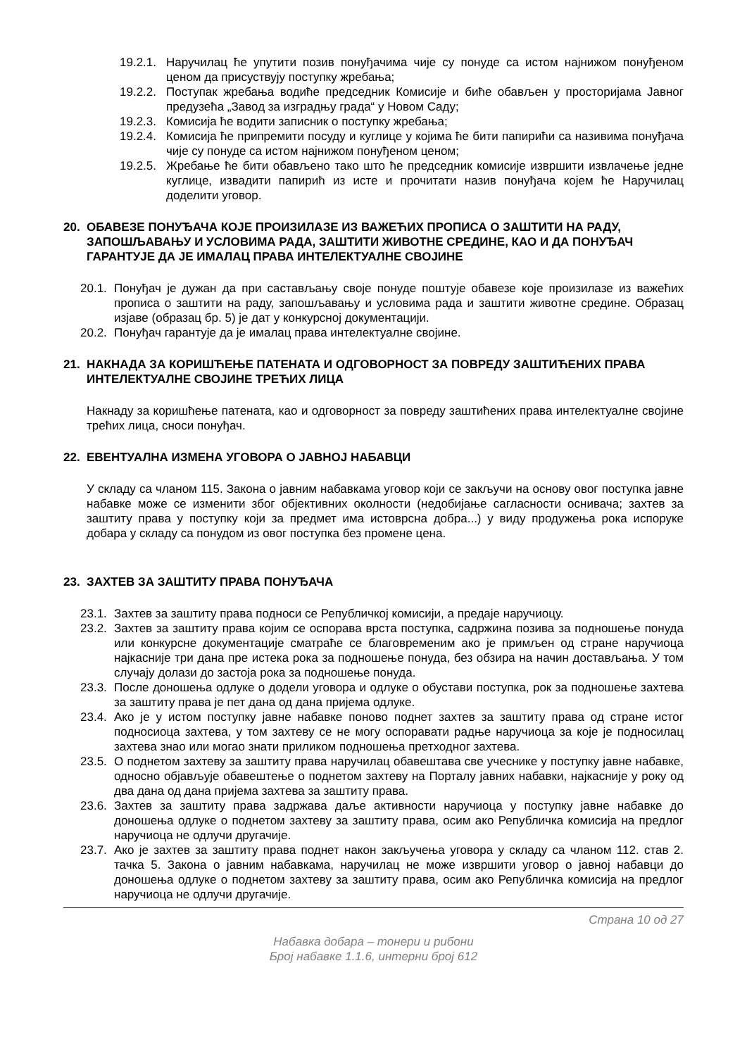19.2.1. Наручилац ће упутити позив понуђачима чије су понуде са истом најнижом понуђеном ценом да присуствују поступку жребања;
19.2.2. Поступак жребања водиће председник Комисије и биће обављен у просторијама Јавног предузећа „Завод за изградњу града“ у Новом Саду;
19.2.3. Комисија ће водити записник о поступку жребања;
19.2.4. Комисија ће припремити посуду и куглице у којима ће бити папирићи са називима понуђача чије су понуде са истом најнижом понуђеном ценом;
19.2.5. Жребање ће бити обављено тако што ће председник комисије извршити извлачење једне куглице, извадити папирић из исте и прочитати назив понуђача којем ће Наручилац доделити уговор.
20. ОБАВЕЗЕ ПОНУЂАЧА КОЈЕ ПРОИЗИЛАЗЕ ИЗ ВАЖЕЋИХ ПРОПИСА О ЗАШТИТИ НА РАДУ, ЗАПОШЉАВАЊУ И УСЛОВИМА РАДА, ЗАШТИТИ ЖИВОТНЕ СРЕДИНЕ, КАО И ДА ПОНУЂАЧ ГАРАНТУЈЕ ДА ЈЕ ИМАЛАЦ ПРАВА ИНТЕЛЕКТУАЛНЕ СВОЈИНЕ
20.1. Понуђач је дужан да при састављању своје понуде поштује обавезе које произилазе из важећих прописа о заштити на раду, запошљавању и условима рада и заштити животне средине. Образац изјаве (образац бр. 5) је дат у конкурсној документацији.
20.2. Понуђач гарантује да је ималац права интелектуалне својине.
21. НАКНАДА ЗА КОРИШЋЕЊЕ ПАТЕНАТА И ОДГОВОРНОСТ ЗА ПОВРЕДУ ЗАШТИЋЕНИХ ПРАВА ИНТЕЛЕКТУАЛНЕ СВОЈИНЕ ТРЕЋИХ ЛИЦА
Накнаду за коришћење патената, као и одговорност за повреду заштићених права интелектуалне својине трећих лица, сноси понуђач.
22. ЕВЕНТУАЛНА ИЗМЕНА УГОВОРА О ЈАВНОЈ НАБАВЦИ
У складу са чланом 115. Закона о јавним набавкама уговор који се закључи на основу овог поступка јавне набавке може се изменити због објективних околности (недобијање сагласности оснивача; захтев за заштиту права у поступку који за предмет има истоврсна добра...) у виду продужења рока испоруке добара у складу са понудом из овог поступка без промене цена.
23. ЗАХТЕВ ЗА ЗАШТИТУ ПРАВА ПОНУЂАЧА
23.1. Захтев за заштиту права подноси се Републичкој комисији, а предаје наручиоцу.
23.2. Захтев за заштиту права којим се оспорава врста поступка, садржина позива за подношење понуда или конкурсне документације сматраће се благовременим ако је примљен од стране наручиоца најкасније три дана пре истека рока за подношење понуда, без обзира на начин достављања. У том случају долази до застоја рока за подношење понуда.
23.3. После доношења одлуке о додели уговора и одлуке о обустави поступка, рок за подношење захтева за заштиту права је пет дана од дана пријема одлуке.
23.4. Ако је у истом поступку јавне набавке поново поднет захтев за заштиту права од стране истог подносиоца захтева, у том захтеву се не могу оспоравати радње наручиоца за које је подносилац захтева знао или могао знати приликом подношења претходног захтева.
23.5. О поднетом захтеву за заштиту права наручилац обавештава све учеснике у поступку јавне набавке, односно објављује обавештење о поднетом захтеву на Порталу јавних набавки, најкасније у року од два дана од дана пријема захтева за заштиту права.
23.6. Захтев за заштиту права задржава даље активности наручиоца у поступку јавне набавке до доношења одлуке о поднетом захтеву за заштиту права, осим ако Републичка комисија на предлог наручиоца не одлучи другачије.
23.7. Ако је захтев за заштиту права поднет након закључења уговора у складу са чланом 112. став 2. тачка 5. Закона о јавним набавкама, наручилац не може извршити уговор о јавној набавци до доношења одлуке о поднетом захтеву за заштиту права, осим ако Републичка комисија на предлог наручиоца не одлучи другачије.
Страна 10 од 27
Набавка добара – тонери и рибони
Број набавке 1.1.6, интерни број 612